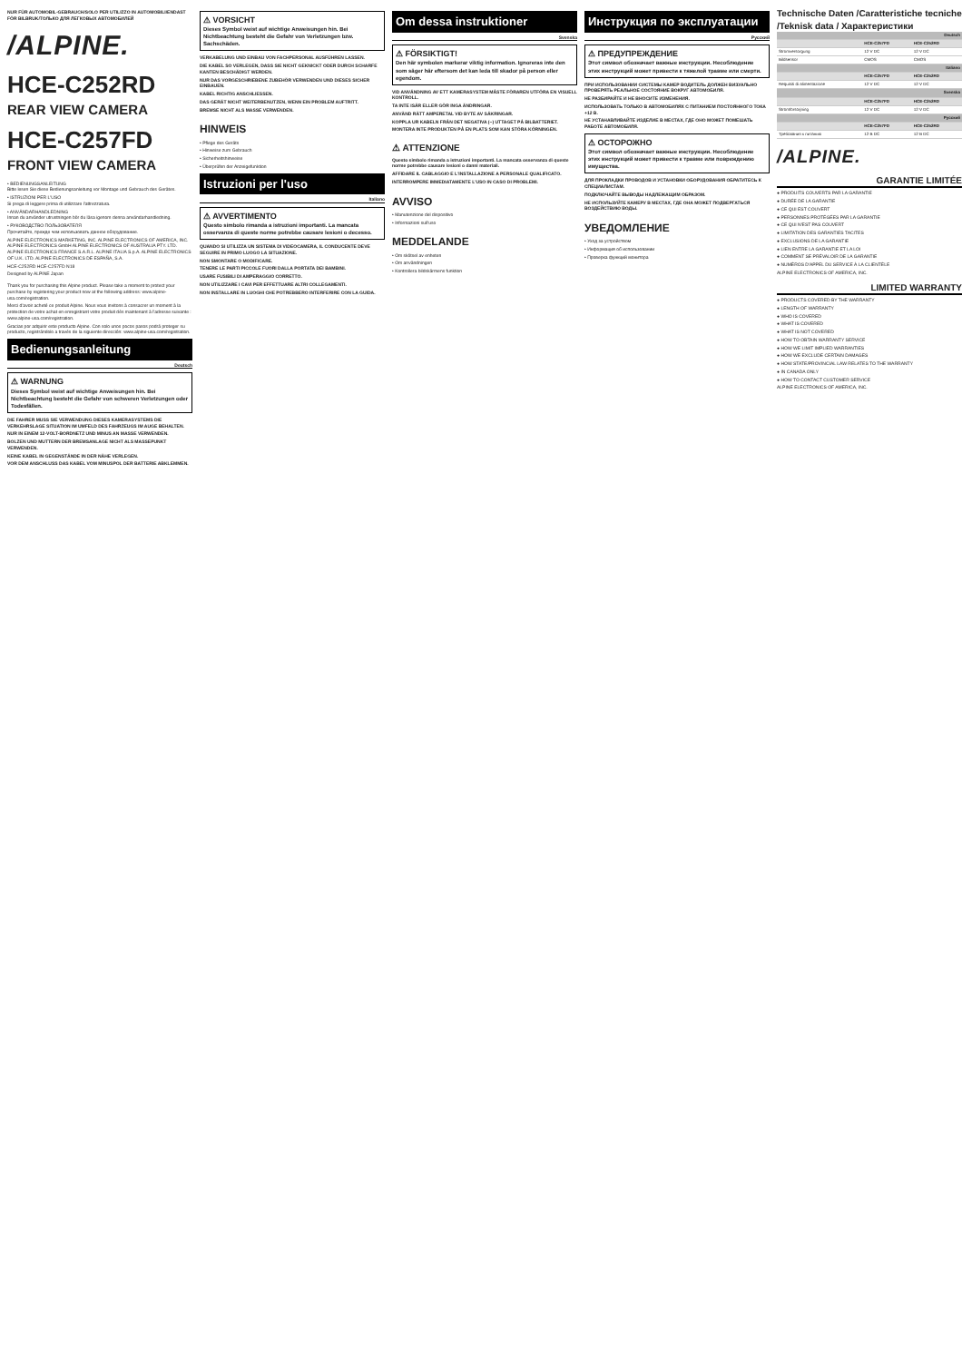NUR FÜR AUTOMOBIL-GEBRAUCH/SOLO PER UTILIZZO IN AUTOMOBILI/ENDAST FÖR BILBRUK/ТОЛЬКО ДЛЯ ЛЕГКОВЫХ АВТОМОБИЛЕЙ
/ALPINE.
HCE-C252RD
REAR VIEW CAMERA
HCE-C257FD
FRONT VIEW CAMERA
• BEDIENUNGSANLEITUNG
Bitte lesen Sie diese Bedienungsanleitung vor Montage und Gebrauch des Gerätes.
• ISTRUZIONI PER L'USO
Si prega di leggere prima di utilizzare l'attrezzatura.
• ANVÄNDARHANDLEDNING
Innan du använder utrustningen bör du läsa igenom denna användarhandledning.
• РУКОВОДСТВО ПОЛЬЗОВАТЕЛЯ
Прочитайте, прежде чем использовать данное оборудование.
ALPINE ELECTRONICS MARKETING, INC. ALPINE ELECTRONICS OF AMERICA, INC. ALPINE ELECTRONICS GmbH ALPINE ELECTRONICS OF AUSTRALIA PTY. LTD. ALPINE ELECTRONICS FRANCE S.A.R.L. ALPINE ITALIA S.p.A. ALPINE ELECTRONICS OF U.K. LTD. ALPINE ELECTRONICS DE ESPAÑA, S.A.
HCE-C252RD HCE-C257FD N18
Designed by ALPINE Japan
Thank you for purchasing this Alpine product. Please take a moment to protect your purchase by registering your product now at the following address: www.alpine-usa.com/registration.
Merci d'avoir acheté ce produit Alpine. Nous vous invitons à consacrer un moment à la protection de votre achat en enregistrant votre produit dès maintenant à l'adresse suivante : www.alpine-usa.com/registration.
Gracias por adquirir este producto Alpine. Con solo unos pocos pasos podrá proteger su producto, registrándolo a través de la siguiente dirección: www.alpine-usa.com/registration.
Bedienungsanleitung
Deutsch
⚠ WARNUNG
Dieses Symbol weist auf wichtige Anweisungen hin. Bei Nichtbeachtung besteht die Gefahr von schweren Verletzungen oder Todesfällen.
DIE FAHRER MUSS SIE VERWENDUNG DIESES KAMERASYSTEMS DIE VERKEHRSLAGE SITUATION IM UMFELD DES FAHRZEUGS IM AUGE BEHALTEN.
NUR IN EINEM 12-VOLT-BORDNETZ UND MINUS AN MASSE VERWENDEN.
BOLZEN UND MUTTERN DER BREMSANLAGE NICHT ALS MASSEPUNKT VERWENDEN.
KEINE KABEL IN GEGENSTÄNDE IN DER NÄHE VERLEGEN.
VOR DEM ANSCHLUSS DAS KABEL VOM MINUSPOL DER BATTERIE ABKLEMMEN.
⚠ VORSICHT
Dieses Symbol weist auf wichtige Anweisungen hin. Bei Nichtbeachtung besteht die Gefahr von Verletzungen bzw. Sachschäden.
VERKABELUNG UND EINBAU VON FACHPERSONAL AUSFÜHREN LASSEN.
DIE KABEL SO VERLEGEN, DASS SIE NICHT GEKNICKT ODER DURCH SCHARFE KANTEN BESCHÄDIGT WERDEN.
NUR DAS VORGESCHRIEBENE ZUBEHÖR VERWENDEN UND DIESES SICHER EINBAUEN.
KABEL RICHTIG ANSCHLIESSEN.
DAS GERÄT NICHT WEITERBENUTZEN, WENN EIN PROBLEM AUFTRITT.
BREMSE NICHT ALS MASSE VERWENDEN.
HINWEIS
• Pflege des Geräts
• Hinweise zum Gebrauch
• Sicherheitshinweise
• Überprüfen der Anzeigefunktion
Istruzioni per l'uso
Italiano
⚠ AVVERTIMENTO
Questo simbolo rimanda a istruzioni importanti. La mancata osservanza di queste norme potrebbe causare lesioni o decesso.
QUANDO SI UTILIZZA UN SISTEMA DI VIDEOCAMERA, IL CONDUCENTE DEVE SEGUIRE IN PRIMO LUOGO LA SITUAZIONE.
NON SMONTARE O MODIFICARE.
TENERE LE PARTI PICCOLE FUORI DALLA PORTATA DEI BAMBINI.
USARE FUSIBILI DI AMPERAGGIO CORRETTO.
NON UTILIZZARE I CAVI PER EFFETTUARE ALTRI COLLEGAMENTI.
NON INSTALLARE IN LUOGHI CHE POTREBBERO INTERFERIRE CON LA GUIDA.
Om dessa instruktioner
Svenska
⚠ FÖRSIKTIGT!
Den här symbolen markerar viktig information. Ignoreras inte den som säger här eftersom det kan leda till skador på person eller egendom.
VID ANVÄNDNING AV ETT KAMERASYSTEM MÅSTE FÖRAREN UTFÖRA EN VISUELL KONTROLL.
TA INTE ISÄR ELLER GÖR INGA ÄNDRINGAR.
ANVÄND RÄTT AMPERETAL VID BYTE AV SÄKRINGAR.
KOPPLA UR KABELN FRÅN DET NEGATIVA (−) UTTAGET PÅ BILBATTERIET.
MONTERA INTE PRODUKTEN PÅ EN PLATS SOM KAN STÖRA KÖRNINGEN.
⚠ ATTENZIONE
Questo simbolo rimanda a istruzioni importanti. La mancata osservanza di queste norme potrebbe causare lesioni o danni materiali.
AFFIDARE IL CABLAGGIO E L'INSTALLAZIONE A PERSONALE QUALIFICATO.
INTERROMPERE IMMEDIATAMENTE L'USO IN CASO DI PROBLEMI.
AVVISO
• Manutenzione del dispositivo
• Informazioni sull'uso
MEDDELANDE
• Om skötsel av enheten
• Om användningen
• Kontrollera bildskärmens funktion
Инструкция по эксплуатации
Русский
⚠ ПРЕДУПРЕЖДЕНИЕ
Этот символ обозначает важные инструкции. Несоблюдение этих инструкций может привести к тяжелой травме или смерти.
ПРИ ИСПОЛЬЗОВАНИИ СИСТЕМЫ КАМЕР ВОДИТЕЛЬ ДОЛЖЕН ВИЗУАЛЬНО ПРОВЕРЯТЬ РЕАЛЬНОЕ СОСТОЯНИЕ ВОКРУГ АВТОМОБИЛЯ.
НЕ РАЗБИРАЙТЕ И НЕ ВНОСИТЕ ИЗМЕНЕНИЯ.
ИСПОЛЬЗОВАТЬ ТОЛЬКО В АВТОМОБИЛЯХ С ПИТАНИЕМ ПОСТОЯННОГО ТОКА +12 В.
НЕ УСТАНАВЛИВАЙТЕ ИЗДЕЛИЕ В МЕСТАХ, ГДЕ ОНО МОЖЕТ ПОМЕШАТЬ РАБОТЕ АВТОМОБИЛЯ.
⚠ ОСТОРОЖНО
Этот символ обозначает важные инструкции. Несоблюдение этих инструкций может привести к травме или повреждению имущества.
ДЛЯ ПРОКЛАДКИ ПРОВОДОВ И УСТАНОВКИ ОБОРУДОВАНИЯ ОБРАТИТЕСЬ К СПЕЦИАЛИСТАМ.
ПОДКЛЮЧАЙТЕ ВЫВОДЫ НАДЛЕЖАЩИМ ОБРАЗОМ.
НЕ ИСПОЛЬЗУЙТЕ КАМЕРУ В МЕСТАХ, ГДЕ ОНА МОЖЕТ ПОДВЕРГАТЬСЯ ВОЗДЕЙСТВИЮ ВОДЫ.
УВЕДОМЛЕНИЕ
• Уход за устройством
• Информация об использовании
• Проверка функций монитора
Technische Daten /Caratteristiche tecniche /Teknisk data / Характеристики
| Deutsch | | |
| | HCE-C257FD | HCE-C252RD |
| Stromversorgung | 12 V DC | 12 V DC |
| Bildsensor | CMOS | CMOS |
| Italiano | | |
| | HCE-C257FD | HCE-C252RD |
| Requisiti di alimentazione | 12 V DC | 12 V DC |
| Svenska | | |
| | HCE-C257FD | HCE-C252RD |
| Strömförsörjning | 12 V DC | 12 V DC |
| Русский | | |
| | HCE-C257FD | HCE-C252RD |
| Требования к питанию | 12 В DC | 12 В DC |
/ALPINE.
GARANTIE LIMITÉE
● PRODUITS COUVERTS PAR LA GARANTIE
● DURÉE DE LA GARANTIE
● CE QUI EST COUVERT
● PERSONNES PROTÉGÉES PAR LA GARANTIE
● CE QUI N'EST PAS COUVERT
● LIMITATION DES GARANTIES TACITES
● EXCLUSIONS DE LA GARANTIE
● LIEN ENTRE LA GARANTIE ET LA LOI
● COMMENT SE PRÉVALOIR DE LA GARANTIE
● NUMÉROS D'APPEL DU SERVICE À LA CLIENTÈLE
ALPINE ELECTRONICS OF AMERICA, INC.
LIMITED WARRANTY
● PRODUCTS COVERED BY THE WARRANTY
● LENGTH OF WARRANTY
● WHO IS COVERED
● WHAT IS COVERED
● WHAT IS NOT COVERED
● HOW TO OBTAIN WARRANTY SERVICE
● HOW WE LIMIT IMPLIED WARRANTIES
● HOW WE EXCLUDE CERTAIN DAMAGES
● HOW STATE/PROVINCIAL LAW RELATES TO THE WARRANTY
● IN CANADA ONLY
● HOW TO CONTACT CUSTOMER SERVICE
ALPINE ELECTRONICS OF AMERICA, INC.